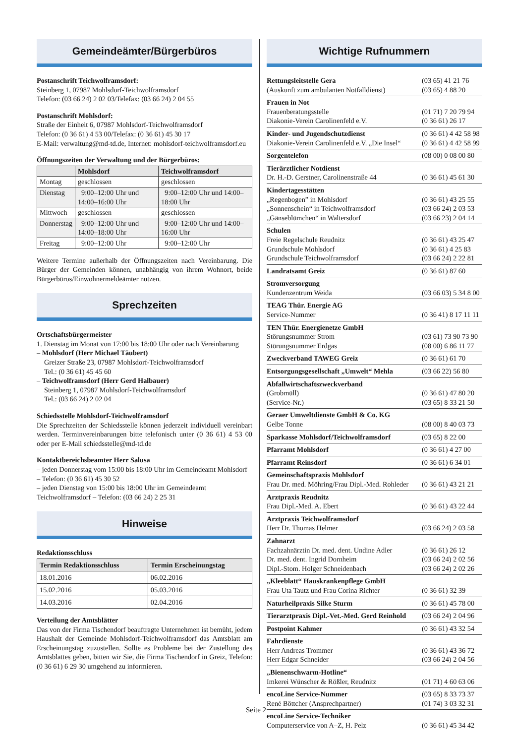Gemeindeämter/Bürgerbüros
Postanschrift Teichwolframsdorf:
Steinberg 1, 07987 Mohlsdorf-Teichwolframsdorf
Telefon: (03 66 24) 2 02 03/Telefax: (03 66 24) 2 04 55
Postanschrift Mohlsdorf:
Straße der Einheit 6, 07987 Mohlsdorf-Teichwolframsdorf
Telefon: (0 36 61) 4 53 00/Telefax: (0 36 61) 45 30 17
E-Mail: verwaltung@md-td.de, Internet: mohlsdorf-teichwolframsdorf.eu
Öffnungszeiten der Verwaltung und der Bürgerbüros:
| | Mohlsdorf | Teichwolframsdorf |
| --- | --- | --- |
| Montag | geschlossen | geschlossen |
| Dienstag | 9:00–12:00 Uhr und 14:00–16:00 Uhr | 9:00–12:00 Uhr und 14:00–18:00 Uhr |
| Mittwoch | geschlossen | geschlossen |
| Donnerstag | 9:00–12:00 Uhr und 14:00–18:00 Uhr | 9:00–12:00 Uhr und 14:00–16:00 Uhr |
| Freitag | 9:00–12:00 Uhr | 9:00–12:00 Uhr |
Weitere Termine außerhalb der Öffnungszeiten nach Vereinbarung. Die Bürger der Gemeinden können, unabhängig von ihrem Wohnort, beide Bürgerbüros/Einwohnermeldeämter nutzen.
Sprechzeiten
Ortschaftsbürgermeister
1. Dienstag im Monat von 17:00 bis 18:00 Uhr oder nach Vereinbarung
– Mohlsdorf (Herr Michael Täubert)
Greizer Straße 23, 07987 Mohlsdorf-Teichwolframsdorf
Tel.: (0 36 61) 45 45 60
– Teichwolframsdorf (Herr Gerd Halbauer)
Steinberg 1, 07987 Mohlsdorf-Teichwolframsdorf
Tel.: (03 66 24) 2 02 04
Schiedsstelle Mohlsdorf-Teichwolframsdorf
Die Sprechzeiten der Schiedsstelle können jederzeit individuell vereinbart werden. Terminvereinbarungen bitte telefonisch unter (0 36 61) 4 53 00 oder per E-Mail schiedsstelle@md-td.de
Kontaktbereichsbeamter Herr Salusa
– jeden Donnerstag vom 15:00 bis 18:00 Uhr im Gemeindeamt Mohlsdorf – Telefon: (0 36 61) 45 30 52
– jeden Dienstag von 15:00 bis 18:00 Uhr im Gemeindeamt Teichwolframsdorf – Telefon: (03 66 24) 2 25 31
Hinweise
Redaktionsschluss
| Termin Redaktionsschluss | Termin Erscheinungstag |
| --- | --- |
| 18.01.2016 | 06.02.2016 |
| 15.02.2016 | 05.03.2016 |
| 14.03.2016 | 02.04.2016 |
Verteilung der Amtsblätter
Das von der Firma Tischendorf beauftragte Unternehmen ist bemüht, jedem Haushalt der Gemeinde Mohlsdorf-Teichwolframsdorf das Amtsblatt am Erscheinungstag zuzustellen. Sollte es Probleme bei der Zustellung des Amtsblattes geben, bitten wir Sie, die Firma Tischendorf in Greiz, Telefon: (0 36 61) 6 29 30 umgehend zu informieren.
Wichtige Rufnummern
| Rettungsleitstelle Gera | (03 65) 41 21 76 |
| (Auskunft zum ambulanten Notfalldienst) | (03 65) 4 88 20 |
| Frauen in Not | |
| Frauenberatungsstelle | (01 71) 7 20 79 94 |
| Diakonie-Verein Carolinenfeld e.V. | (0 36 61) 26 17 |
| Kinder- und Jugendschutzdienst | (0 36 61) 4 42 58 98 |
| Diakonie-Verein Carolinenfeld e.V. „Die Insel“ | (0 36 61) 4 42 58 99 |
| Sorgentelefon | (08 00) 0 08 00 80 |
| Tierärztlicher Notdienst | |
| Dr. H.-D. Gerstner, Carolinenstraße 44 | (0 36 61) 45 61 30 |
| Kindertagesstätten | |
| „Regenbogen” in Mohlsdorf | (0 36 61) 43 25 55 |
| „Sonnenschein“ in Teichwolframsdorf | (03 66 24) 2 03 53 |
| „Gänseblümchen“ in Waltersdorf | (03 66 23) 2 04 14 |
| Schulen | |
| Freie Regelschule Reudnitz | (0 36 61) 43 25 47 |
| Grundschule Mohlsdorf | (0 36 61) 4 25 83 |
| Grundschule Teichwolframsdorf | (03 66 24) 2 22 81 |
| Landratsamt Greiz | (0 36 61) 87 60 |
| Stromversorgung | |
| Kundenzentrum Weida | (03 66 03) 5 34 8 00 |
| TEAG Thür. Energie AG | |
| Service-Nummer | (0 36 41) 8 17 11 11 |
| TEN Thür. Energienetze GmbH | |
| Störungsnummer Strom | (03 61) 73 90 73 90 |
| Störungsnummer Erdgas | (08 00) 6 86 11 77 |
| Zweckverband TAWEG Greiz | (0 36 61) 61 70 |
| Entsorgungsgesellschaft „Umwelt“ Mehla | (03 66 22) 56 80 |
| Abfallwirtschaftszweckverband | |
| (Grobmüll) | (0 36 61) 47 80 20 |
| (Service-Nr.) | (03 65) 8 33 21 50 |
| Geraer Umweltdienste GmbH & Co. KG | |
| Gelbe Tonne | (08 00) 8 40 03 73 |
| Sparkasse Mohlsdorf/Teichwolframsdorf | (03 65) 8 22 00 |
| Pfarramt Mohlsdorf | (0 36 61) 4 27 00 |
| Pfarramt Reinsdorf | (0 36 61) 6 34 01 |
| Gemeinschaftspraxis Mohlsdorf | |
| Frau Dr. med. Möhring/Frau Dipl.-Med. Rohleder | (0 36 61) 43 21 21 |
| Arztpraxis Reudnitz | |
| Frau Dipl.-Med. A. Ebert | (0 36 61) 43 22 44 |
| Arztpraxis Teichwolframsdorf | |
| Herr Dr. Thomas Helmer | (03 66 24) 2 03 58 |
| Zahnarzt | |
| Fachzahnärztin Dr. med. dent. Undine Adler | (0 36 61) 26 12 |
| Dr. med. dent. Ingrid Dornheim | (03 66 24) 2 02 56 |
| Dipl.-Stom. Holger Schneidenbach | (03 66 24) 2 02 26 |
| „Kleeblatt“ Hauskrankenpflege GmbH | |
| Frau Uta Tautz und Frau Corina Richter | (0 36 61) 32 39 |
| Naturheilpraxis Silke Sturm | (0 36 61) 45 78 00 |
| Tierarztpraxis Dipl.-Vet.-Med. Gerd Reinhold | (03 66 24) 2 04 96 |
| Postpoint Kahmer | (0 36 61) 43 32 54 |
| Fahrdienste | |
| Herr Andreas Trommer | (0 36 61) 43 36 72 |
| Herr Edgar Schneider | (03 66 24) 2 04 56 |
| „Bienenschwarm-Hotline“ | |
| Imkerei Wünscher & Rößler, Reudnitz | (01 71) 4 60 63 06 |
| encoLine Service-Nummer | (03 65) 8 33 73 37 |
| René Böttcher (Ansprechpartner) | (01 74) 3 03 32 31 |
| encoLine Service-Techniker | |
| Computerservice von A–Z, H. Pelz | (0 36 61) 45 34 42 |
Seite 2